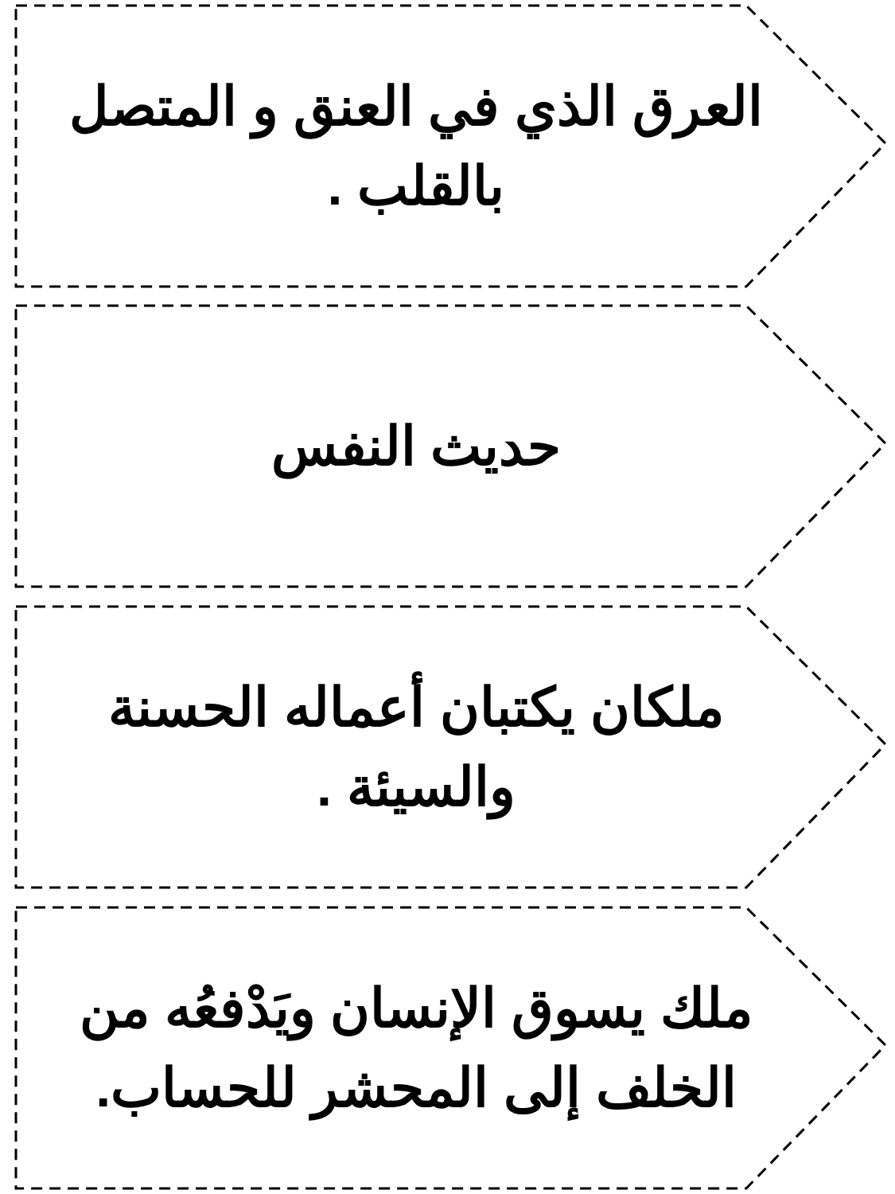العرق الذي في العنق و المتصل بالقلب .
حديث النفس
ملكان يكتبان أعماله الحسنة والسيئة .
ملك يسوق الإنسان ويَدْفعُه من الخلف إلى المحشر للحساب.